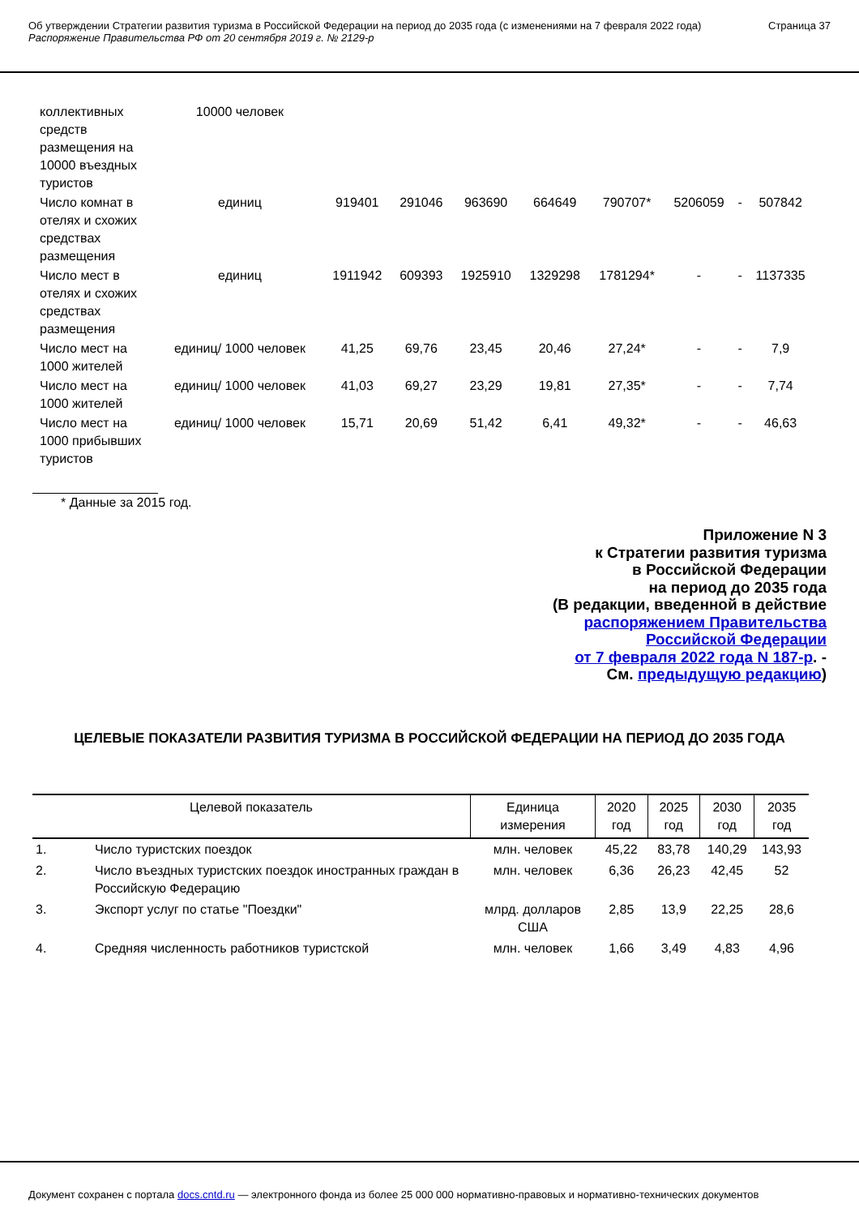Об утверждении Стратегии развития туризма в Российской Федерации на период до 2035 года (с изменениями на 7 февраля 2022 года)
Распоряжение Правительства РФ от 20 сентября 2019 г. № 2129-р
Страница 37
| коллективных средств размещения на 10000 въездных туристов | 10000 человек | | | | | | | | |
| Число комнат в отелях и схожих средствах размещения | единиц | 919401 | 291046 | 963690 | 664649 | 790707* | 5206059 | - | 507842 |
| Число мест в отелях и схожих средствах размещения | единиц | 1911942 | 609393 | 1925910 | 1329298 | 1781294* | - | - | 1137335 |
| Число мест на 1000 жителей | единиц/ 1000 человек | 41,25 | 69,76 | 23,45 | 20,46 | 27,24* | - | - | 7,9 |
| Число мест на 1000 жителей | единиц/ 1000 человек | 41,03 | 69,27 | 23,29 | 19,81 | 27,35* | - | - | 7,74 |
| Число мест на 1000 прибывших туристов | единиц/ 1000 человек | 15,71 | 20,69 | 51,42 | 6,41 | 49,32* | - | - | 46,63 |
* Данные за 2015 год.
Приложение N 3
к Стратегии развития туризма
в Российской Федерации
на период до 2035 года
(В редакции, введенной в действие
распоряжением Правительства
Российской Федерации
от 7 февраля 2022 года N 187-р. -
См. предыдущую редакцию)
ЦЕЛЕВЫЕ ПОКАЗАТЕЛИ РАЗВИТИЯ ТУРИЗМА В РОССИЙСКОЙ ФЕДЕРАЦИИ НА ПЕРИОД ДО 2035 ГОДА
| Целевой показатель | | Единица измерения | 2020 год | 2025 год | 2030 год | 2035 год |
| --- | --- | --- | --- | --- | --- | --- |
| 1. | Число туристских поездок | млн. человек | 45,22 | 83,78 | 140,29 | 143,93 |
| 2. | Число въездных туристских поездок иностранных граждан в Российскую Федерацию | млн. человек | 6,36 | 26,23 | 42,45 | 52 |
| 3. | Экспорт услуг по статье "Поездки" | млрд. долларов США | 2,85 | 13,9 | 22,25 | 28,6 |
| 4. | Средняя численность работников туристской | млн. человек | 1,66 | 3,49 | 4,83 | 4,96 |
Документ сохранен с портала docs.cntd.ru — электронного фонда из более 25 000 000 нормативно-правовых и нормативно-технических документов